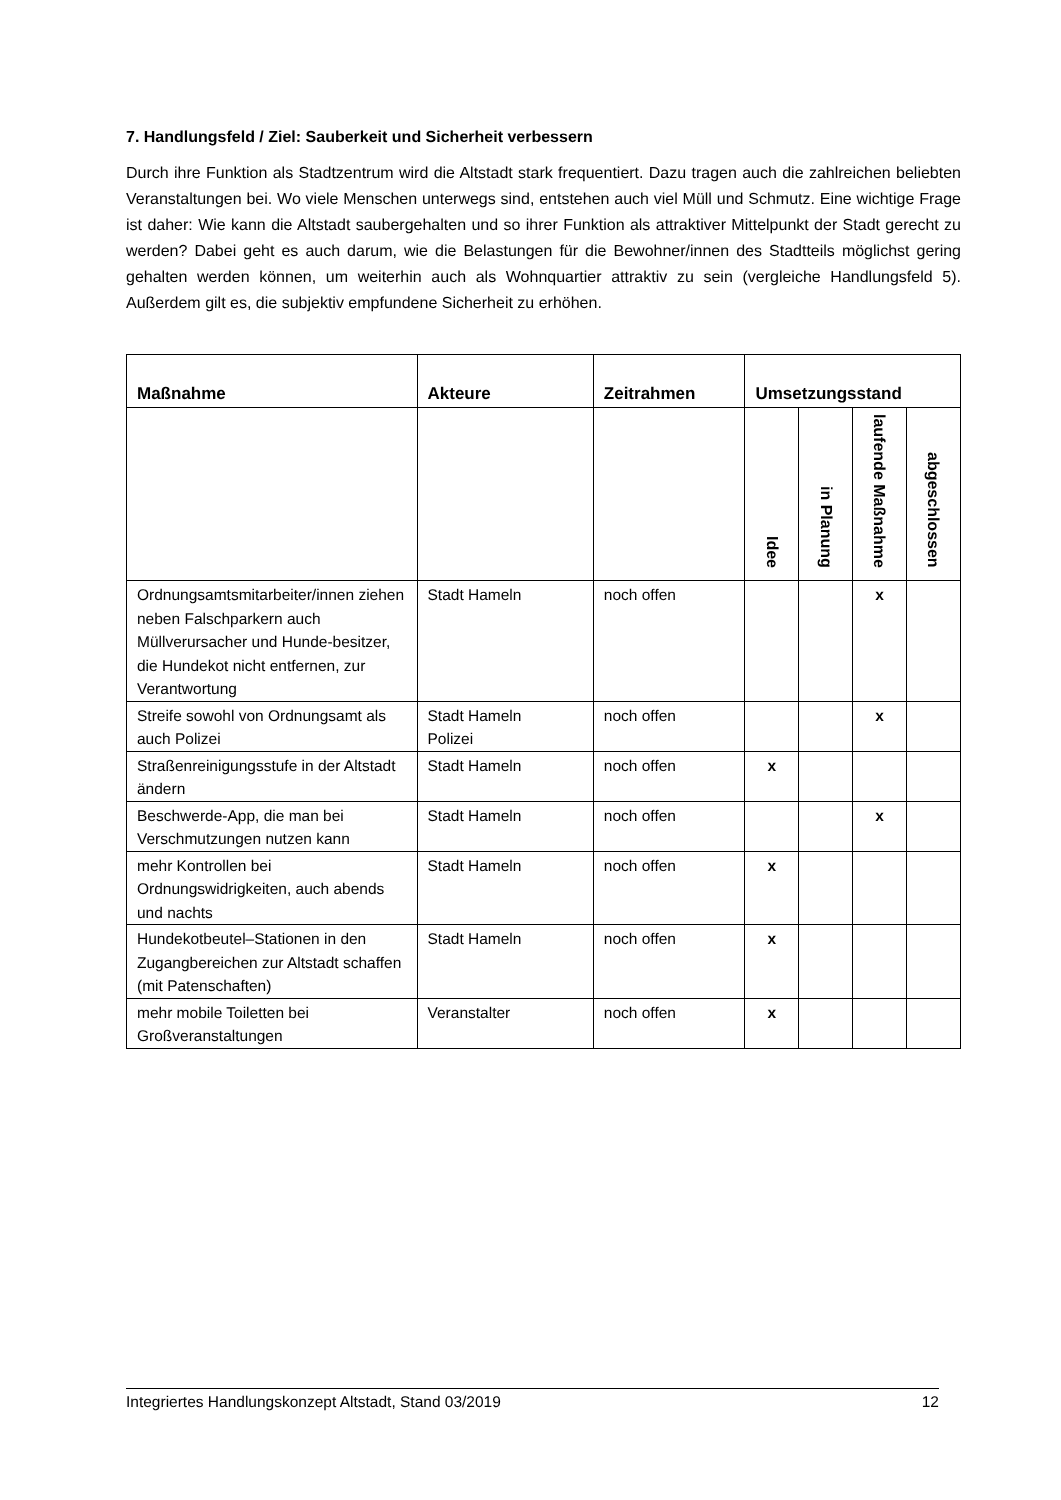7. Handlungsfeld / Ziel: Sauberkeit und Sicherheit verbessern
Durch ihre Funktion als Stadtzentrum wird die Altstadt stark frequentiert. Dazu tragen auch die zahlreichen beliebten Veranstaltungen bei. Wo viele Menschen unterwegs sind, entstehen auch viel Müll und Schmutz. Eine wichtige Frage ist daher: Wie kann die Altstadt saubergehalten und so ihrer Funktion als attraktiver Mittelpunkt der Stadt gerecht zu werden? Dabei geht es auch darum, wie die Belastungen für die Bewohner/innen des Stadtteils möglichst gering gehalten werden können, um weiterhin auch als Wohnquartier attraktiv zu sein (vergleiche Handlungsfeld 5). Außerdem gilt es, die subjektiv empfundene Sicherheit zu erhöhen.
| Maßnahme | Akteure | Zeitrahmen | Umsetzungsstand | | | |
| --- | --- | --- | --- | --- | --- | --- |
| | | | Idee | in Planung | laufende Maßnahme | abgeschlossen |
| Ordnungsamtsmitarbeiter/innen ziehen neben Falschparkern auch Müllverursacher und Hunde-besitzer, die Hundekot nicht entfernen, zur Verantwortung | Stadt Hameln | noch offen | | | x | |
| Streife sowohl von Ordnungsamt als auch Polizei | Stadt Hameln Polizei | noch offen | | | x | |
| Straßenreinigungsstufe in der Altstadt ändern | Stadt Hameln | noch offen | x | | | |
| Beschwerde-App, die man bei Verschmutzungen nutzen kann | Stadt Hameln | noch offen | | | x | |
| mehr Kontrollen bei Ordnungswidrigkeiten, auch abends und nachts | Stadt Hameln | noch offen | x | | | |
| Hundekotbeutel–Stationen in den Zugangbereichen zur Altstadt schaffen (mit Patenschaften) | Stadt Hameln | noch offen | x | | | |
| mehr mobile Toiletten bei Großveranstaltungen | Veranstalter | noch offen | x | | | |
Integriertes Handlungskonzept Altstadt, Stand 03/2019 12